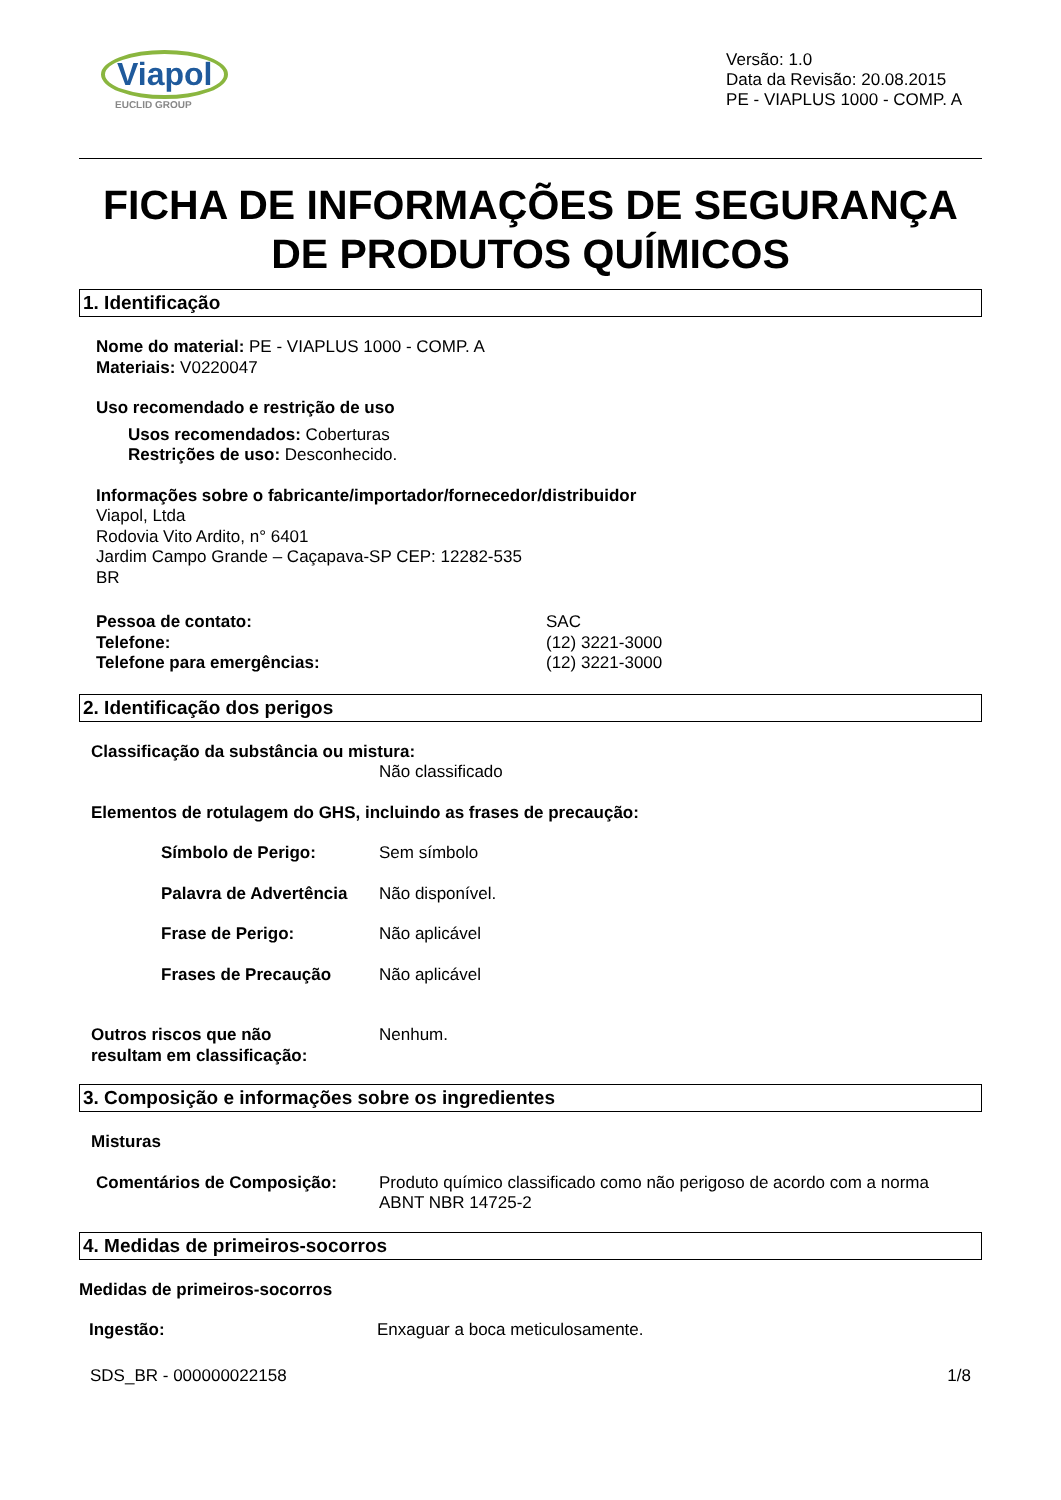Viapol
EUCLID GROUP
Versão: 1.0
Data da Revisão: 20.08.2015
PE - VIAPLUS 1000 - COMP. A
FICHA DE INFORMAÇÕES DE SEGURANÇA DE PRODUTOS QUÍMICOS
1. Identificação
Nome do material: PE - VIAPLUS 1000 - COMP. A
Materiais: V0220047
Uso recomendado e restrição de uso
Usos recomendados: Coberturas
Restrições de uso: Desconhecido.
Informações sobre o fabricante/importador/fornecedor/distribuidor
Viapol, Ltda
Rodovia Vito Ardito, n° 6401
Jardim Campo Grande – Caçapava-SP CEP: 12282-535
BR
Pessoa de contato:
Telefone:
Telefone para emergências:
SAC
(12) 3221-3000
(12) 3221-3000
2. Identificação dos perigos
Classificação da substância ou mistura:
Não classificado
Elementos de rotulagem do GHS, incluindo as frases de precaução:
Símbolo de Perigo: Sem símbolo
Palavra de Advertência
Não disponível.
Frase de Perigo: Não aplicável
Frases de Precaução Não aplicável
Outros riscos que não
resultam em classificação:
Nenhum.
3. Composição e informações sobre os ingredientes
Misturas
Comentários de Composição: Produto químico classificado como não perigoso de acordo com a norma
ABNT NBR 14725-2
4. Medidas de primeiros-socorros
Medidas de primeiros-socorros
Ingestão: Enxaguar a boca meticulosamente.
SDS_BR - 000000022158 1/8